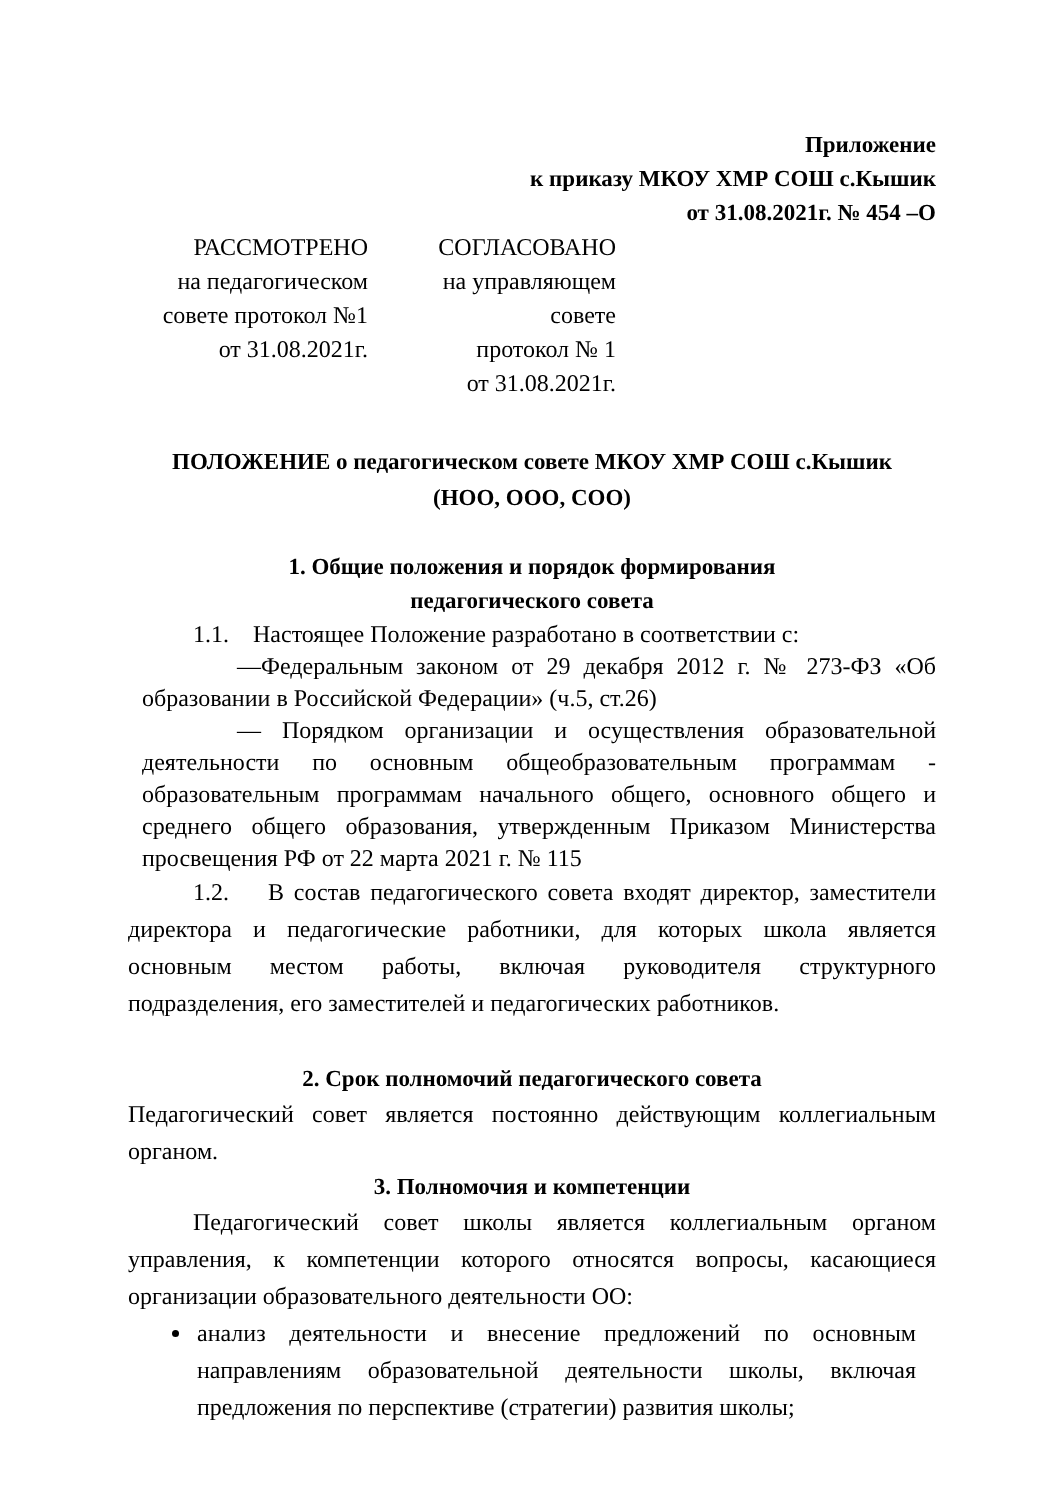Приложение
к приказу МКОУ ХМР СОШ с.Кышик
от 31.08.2021г. № 454 –О
РАССМОТРЕНО
на педагогическом
совете протокол №1
от 31.08.2021г.
СОГЛАСОВАНО
на управляющем
совете
протокол № 1
от 31.08.2021г.
ПОЛОЖЕНИЕ о педагогическом совете МКОУ ХМР СОШ с.Кышик
(НОО, ООО, СОО)
1. Общие положения и порядок формирования
педагогического совета
1.1. Настоящее Положение разработано в соответствии с:
—Федеральным законом от 29 декабря 2012 г. № 273-ФЗ «Об образовании в Российской Федерации» (ч.5, ст.26)
— Порядком организации и осуществления образовательной деятельности по основным общеобразовательным программам - образовательным программам начального общего, основного общего и среднего общего образования, утвержденным Приказом Министерства просвещения РФ от 22 марта 2021 г. № 115
1.2. В состав педагогического совета входят директор, заместители директора и педагогические работники, для которых школа является основным местом работы, включая руководителя структурного подразделения, его заместителей и педагогических работников.
2. Срок полномочий педагогического совета
Педагогический совет является постоянно действующим коллегиальным органом.
3. Полномочия и компетенции
Педагогический совет школы является коллегиальным органом управления, к компетенции которого относятся вопросы, касающиеся организации образовательного деятельности ОО:
анализ деятельности и внесение предложений по основным направлениям образовательной деятельности школы, включая предложения по перспективе (стратегии) развития школы;